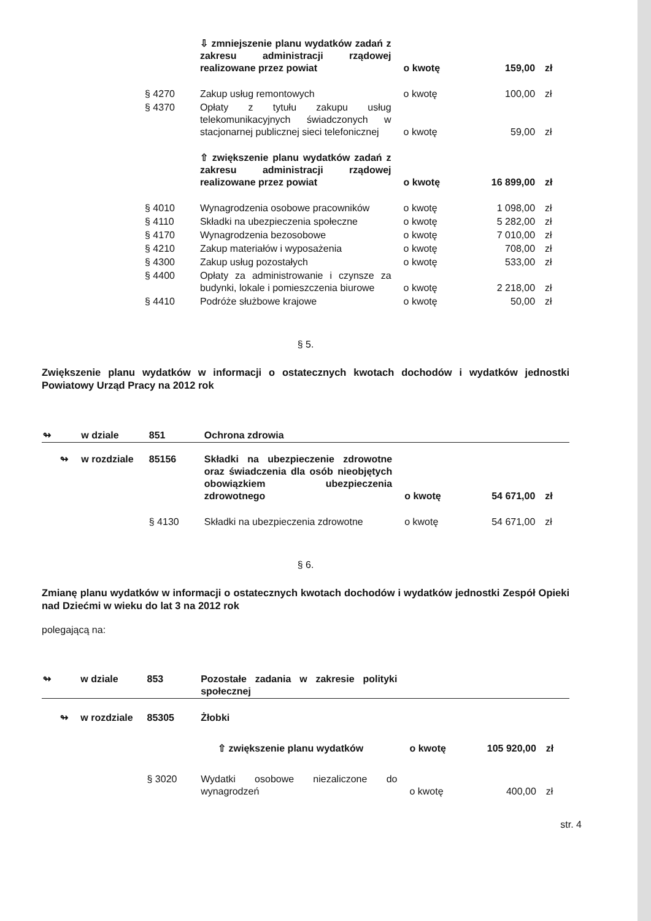| | ⇩ zmniejszenie planu wydatków zadań z zakresu administracji rządowej realizowane przez powiat | o kwotę | 159,00 | zł |
| § 4270 | Zakup usług remontowych | o kwotę | 100,00 | zł |
| § 4370 | Opłaty z tytułu zakupu usług telekomunikacyjnych świadczonych w stacjonarnej publicznej sieci telefonicznej | o kwotę | 59,00 | zł |
| | ⇧ zwiększenie planu wydatków zadań z zakresu administracji rządowej realizowane przez powiat | o kwotę | 16 899,00 | zł |
| § 4010 | Wynagrodzenia osobowe pracowników | o kwotę | 1 098,00 | zł |
| § 4110 | Składki na ubezpieczenia społeczne | o kwotę | 5 282,00 | zł |
| § 4170 | Wynagrodzenia bezosobowe | o kwotę | 7 010,00 | zł |
| § 4210 | Zakup materiałów i wyposażenia | o kwotę | 708,00 | zł |
| § 4300 | Zakup usług pozostałych | o kwotę | 533,00 | zł |
| § 4400 | Opłaty za administrowanie i czynsze za budynki, lokale i pomieszczenia biurowe | o kwotę | 2 218,00 | zł |
| § 4410 | Podróże służbowe krajowe | o kwotę | 50,00 | zł |
§ 5.
Zwiększenie planu wydatków w informacji o ostatecznych kwotach dochodów i wydatków jednostki Powiatowy Urząd Pracy na 2012 rok
| ↬ | w dziale | 851 | Ochrona zdrowia | | | |
| ↬ | w rozdziale | 85156 | Składki na ubezpieczenie zdrowotne oraz świadczenia dla osób nieobjętych obowiązkiem ubezpieczenia zdrowotnego | o kwotę | 54 671,00 | zł |
| | | § 4130 | Składki na ubezpieczenia zdrowotne | o kwotę | 54 671,00 | zł |
§ 6.
Zmianę planu wydatków w informacji o ostatecznych kwotach dochodów i wydatków jednostki Zespół Opieki nad Dziećmi w wieku do lat 3 na 2012 rok
polegającą na:
| ↬ | w dziale | 853 | Pozostałe zadania w zakresie polityki społecznej | | | |
| ↬ | w rozdziale | 85305 | Żłobki | | | |
| | | | ⇧ zwiększenie planu wydatków | o kwotę | 105 920,00 | zł |
| | | § 3020 | Wydatki osobowe niezaliczone do wynagrodzeń | o kwotę | 400,00 | zł |
str. 4